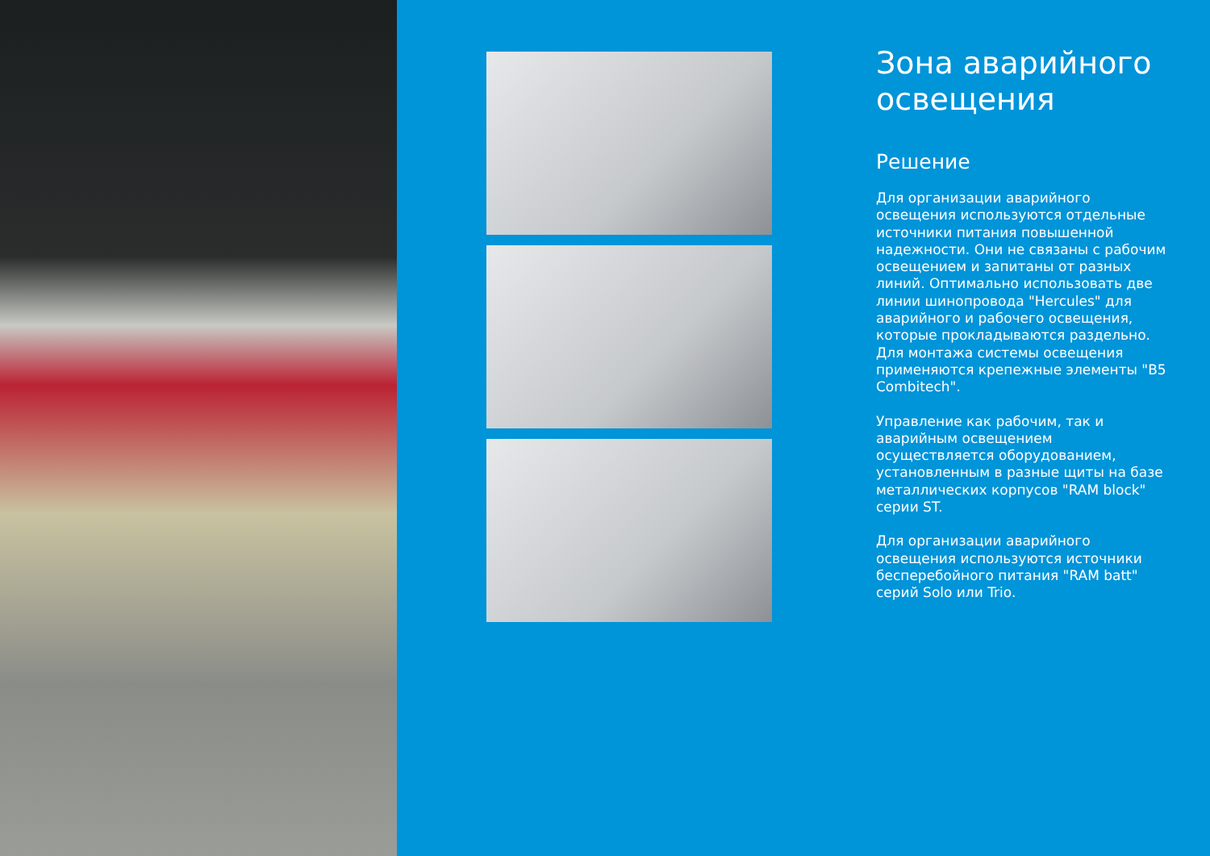Зона аварийного освещения
Решение
Для организации аварийного освещения используются отдельные источники питания повышенной надежности. Они не связаны с рабочим освещением и запитаны от разных линий. Оптимально использовать две линии шинопровода "Hercules" для аварийного и рабочего освещения, которые прокладываются раздельно. Для монтажа системы освещения применяются крепежные элементы "B5 Combitech".
Управление как рабочим, так и аварийным освещением осуществляется оборудованием, установленным в разные щиты на базе металлических корпусов "RAM block" серии ST.
Для организации аварийного освещения используются источники бесперебойного питания "RAM batt" серий Solo или Trio.